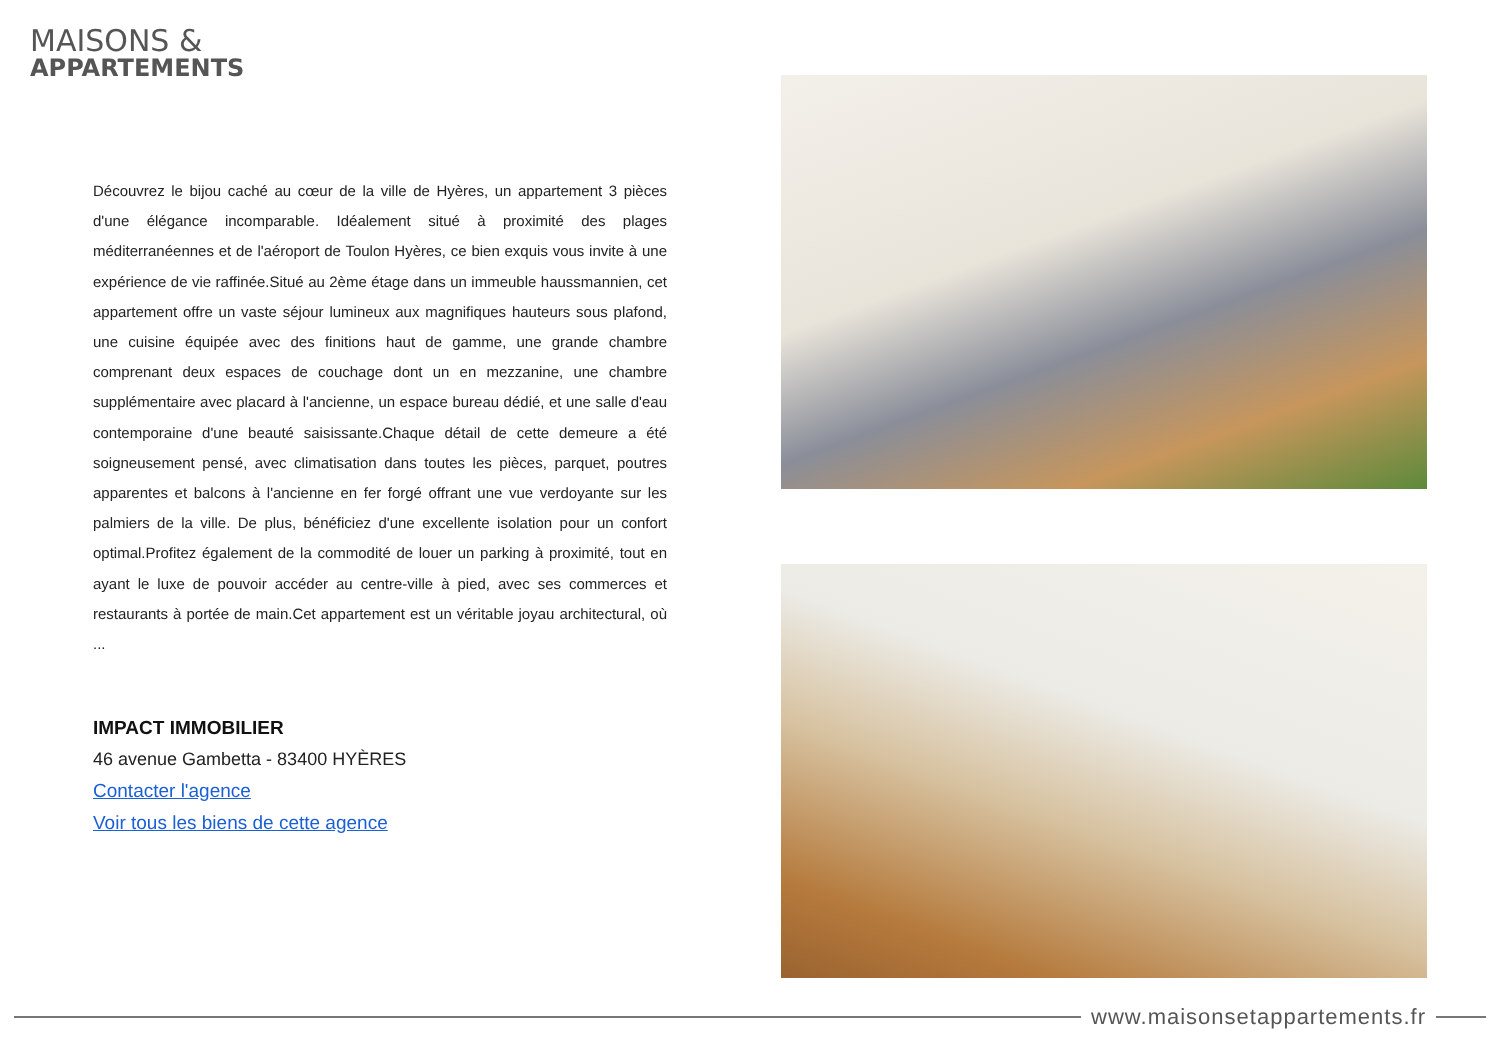MAISONS &
APPARTEMENTS
Découvrez le bijou caché au cœur de la ville de Hyères, un appartement 3 pièces d'une élégance incomparable. Idéalement situé à proximité des plages méditerranéennes et de l'aéroport de Toulon Hyères, ce bien exquis vous invite à une expérience de vie raffinée.Situé au 2ème étage dans un immeuble haussmannien, cet appartement offre un vaste séjour lumineux aux magnifiques hauteurs sous plafond, une cuisine équipée avec des finitions haut de gamme, une grande chambre comprenant deux espaces de couchage dont un en mezzanine, une chambre supplémentaire avec placard à l'ancienne, un espace bureau dédié, et une salle d'eau contemporaine d'une beauté saisissante.Chaque détail de cette demeure a été soigneusement pensé, avec climatisation dans toutes les pièces, parquet, poutres apparentes et balcons à l'ancienne en fer forgé offrant une vue verdoyante sur les palmiers de la ville. De plus, bénéficiez d'une excellente isolation pour un confort optimal.Profitez également de la commodité de louer un parking à proximité, tout en ayant le luxe de pouvoir accéder au centre-ville à pied, avec ses commerces et restaurants à portée de main.Cet appartement est un véritable joyau architectural, où ...
IMPACT IMMOBILIER
46 avenue Gambetta - 83400 HYÈRES
Contacter l'agence
Voir tous les biens de cette agence
www.maisonsetappartements.fr